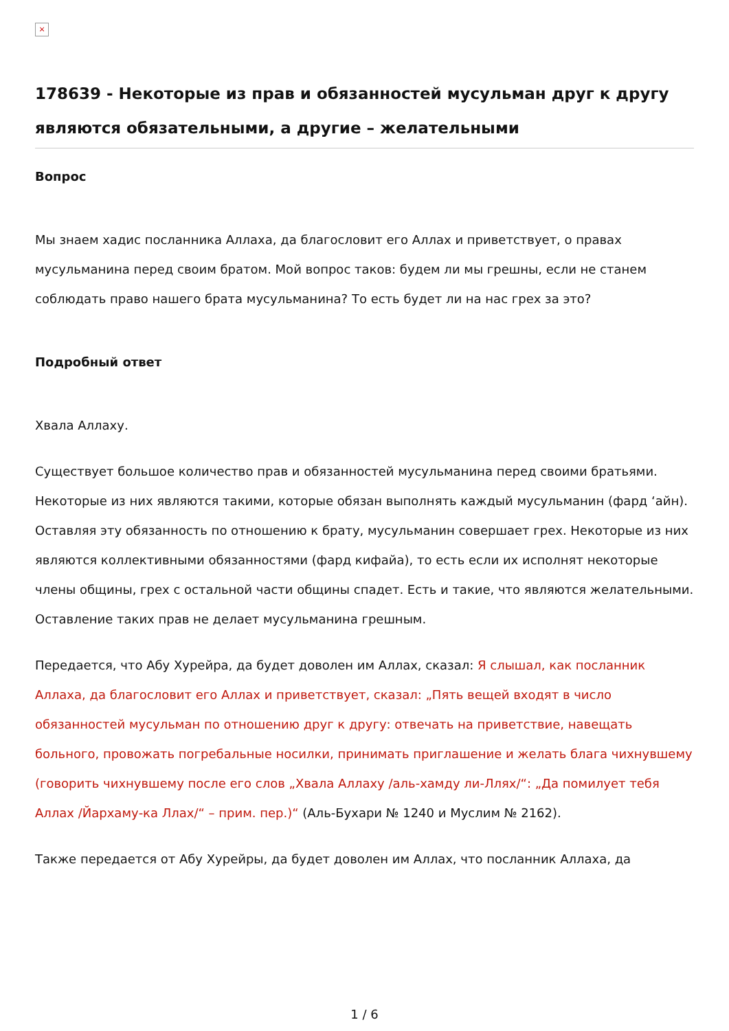×
178639 - Некоторые из прав и обязанностей мусульман друг к другу являются обязательными, а другие – желательными
Вопрос
Мы знаем хадис посланника Аллаха, да благословит его Аллах и приветствует, о правах мусульманина перед своим братом. Мой вопрос таков: будем ли мы грешны, если не станем соблюдать право нашего брата мусульманина? То есть будет ли на нас грех за это?
Подробный ответ
Хвала Аллаху.
Существует большое количество прав и обязанностей мусульманина перед своими братьями. Некоторые из них являются такими, которые обязан выполнять каждый мусульманин (фард ‘айн). Оставляя эту обязанность по отношению к брату, мусульманин совершает грех. Некоторые из них являются коллективными обязанностями (фард кифайа), то есть если их исполнят некоторые члены общины, грех с остальной части общины спадет. Есть и такие, что являются желательными. Оставление таких прав не делает мусульманина грешным.
Передается, что Абу Хурейра, да будет доволен им Аллах, сказал: Я слышал, как посланник Аллаха, да благословит его Аллах и приветствует, сказал: „Пять вещей входят в число обязанностей мусульман по отношению друг к другу: отвечать на приветствие, навещать больного, провожать погребальные носилки, принимать приглашение и желать блага чихнувшему (говорить чихнувшему после его слов „Хвала Аллаху /аль-хамду ли-Лляx/“: „Да помилует тебя Аллах /Йархаму-ка Ллах/“ – прим. пер.)“ (Аль-Бухари № 1240 и Муслим № 2162).
Также передается от Абу Хурейры, да будет доволен им Аллах, что посланник Аллаха, да
1 / 6